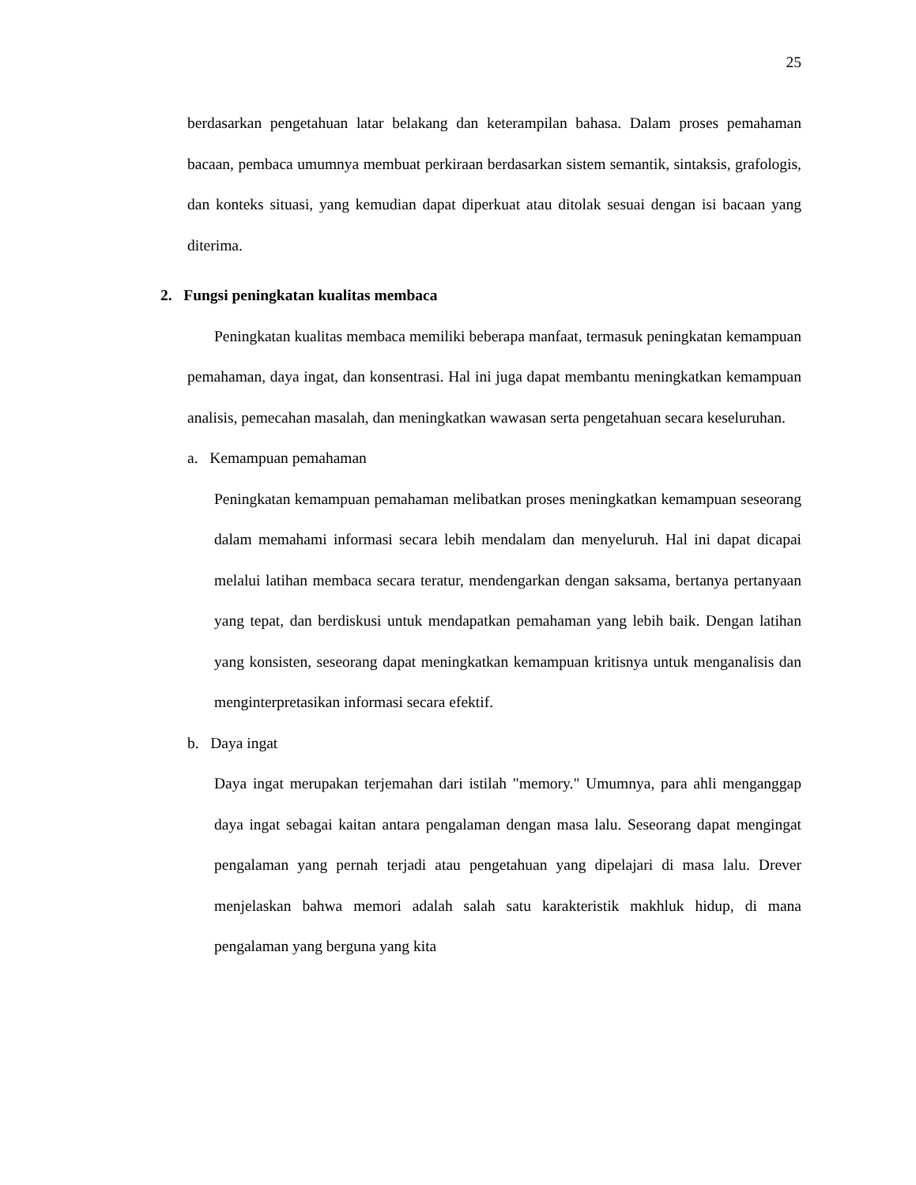25
berdasarkan pengetahuan latar belakang dan keterampilan bahasa. Dalam proses pemahaman bacaan, pembaca umumnya membuat perkiraan berdasarkan sistem semantik, sintaksis, grafologis, dan konteks situasi, yang kemudian dapat diperkuat atau ditolak sesuai dengan isi bacaan yang diterima.
2. Fungsi peningkatan kualitas membaca
Peningkatan kualitas membaca memiliki beberapa manfaat, termasuk peningkatan kemampuan pemahaman, daya ingat, dan konsentrasi. Hal ini juga dapat membantu meningkatkan kemampuan analisis, pemecahan masalah, dan meningkatkan wawasan serta pengetahuan secara keseluruhan.
a. Kemampuan pemahaman
Peningkatan kemampuan pemahaman melibatkan proses meningkatkan kemampuan seseorang dalam memahami informasi secara lebih mendalam dan menyeluruh. Hal ini dapat dicapai melalui latihan membaca secara teratur, mendengarkan dengan saksama, bertanya pertanyaan yang tepat, dan berdiskusi untuk mendapatkan pemahaman yang lebih baik. Dengan latihan yang konsisten, seseorang dapat meningkatkan kemampuan kritisnya untuk menganalisis dan menginterpretasikan informasi secara efektif.
b. Daya ingat
Daya ingat merupakan terjemahan dari istilah "memory." Umumnya, para ahli menganggap daya ingat sebagai kaitan antara pengalaman dengan masa lalu. Seseorang dapat mengingat pengalaman yang pernah terjadi atau pengetahuan yang dipelajari di masa lalu. Drever menjelaskan bahwa memori adalah salah satu karakteristik makhluk hidup, di mana pengalaman yang berguna yang kita